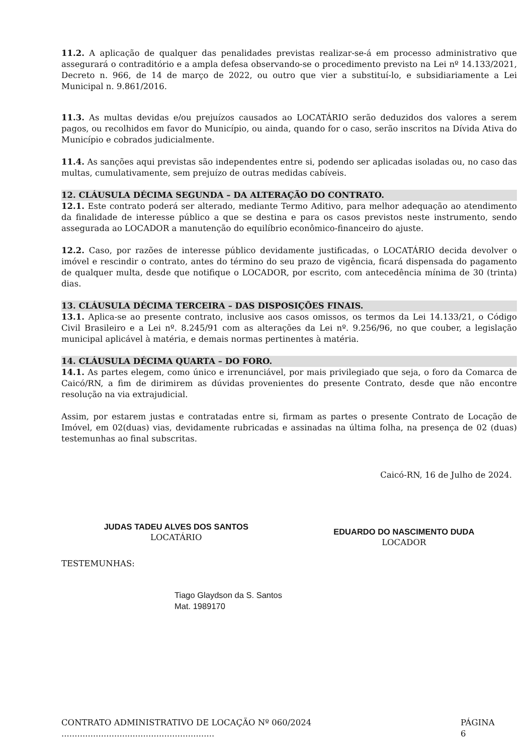11.2. A aplicação de qualquer das penalidades previstas realizar-se-á em processo administrativo que assegurará o contraditório e a ampla defesa observando-se o procedimento previsto na Lei nº 14.133/2021, Decreto n. 966, de 14 de março de 2022, ou outro que vier a substituí-lo, e subsidiariamente a Lei Municipal n. 9.861/2016.
11.3. As multas devidas e/ou prejuízos causados ao LOCATÁRIO serão deduzidos dos valores a serem pagos, ou recolhidos em favor do Município, ou ainda, quando for o caso, serão inscritos na Dívida Ativa do Município e cobrados judicialmente.
11.4. As sanções aqui previstas são independentes entre si, podendo ser aplicadas isoladas ou, no caso das multas, cumulativamente, sem prejuízo de outras medidas cabíveis.
12. CLÁUSULA DÉCIMA SEGUNDA – DA ALTERAÇÃO DO CONTRATO.
12.1. Este contrato poderá ser alterado, mediante Termo Aditivo, para melhor adequação ao atendimento da finalidade de interesse público a que se destina e para os casos previstos neste instrumento, sendo assegurada ao LOCADOR a manutenção do equilíbrio econômico-financeiro do ajuste.
12.2. Caso, por razões de interesse público devidamente justificadas, o LOCATÁRIO decida devolver o imóvel e rescindir o contrato, antes do término do seu prazo de vigência, ficará dispensada do pagamento de qualquer multa, desde que notifique o LOCADOR, por escrito, com antecedência mínima de 30 (trinta) dias.
13. CLÁUSULA DÉCIMA TERCEIRA – DAS DISPOSIÇÕES FINAIS.
13.1. Aplica-se ao presente contrato, inclusive aos casos omissos, os termos da Lei 14.133/21, o Código Civil Brasileiro e a Lei nº. 8.245/91 com as alterações da Lei nº. 9.256/96, no que couber, a legislação municipal aplicável à matéria, e demais normas pertinentes à matéria.
14. CLÁUSULA DÉCIMA QUARTA – DO FORO.
14.1. As partes elegem, como único e irrenunciável, por mais privilegiado que seja, o foro da Comarca de Caicó/RN, a fim de dirimirem as dúvidas provenientes do presente Contrato, desde que não encontre resolução na via extrajudicial.
Assim, por estarem justas e contratadas entre si, firmam as partes o presente Contrato de Locação de Imóvel, em 02(duas) vias, devidamente rubricadas e assinadas na última folha, na presença de 02 (duas) testemunhas ao final subscritas.
Caicó-RN, 16 de Julho de 2024.
JUDAS TADEU ALVES DOS SANTOS
LOCATÁRIO
EDUARDO DO NASCIMENTO DUDA
LOCADOR
TESTEMUNHAS:
Tiago Glaydson da S. Santos
Mat. 1989170
CONTRATO ADMINISTRATIVO DE LOCAÇÃO Nº 060/2024 .......................................................... PÁGINA 6